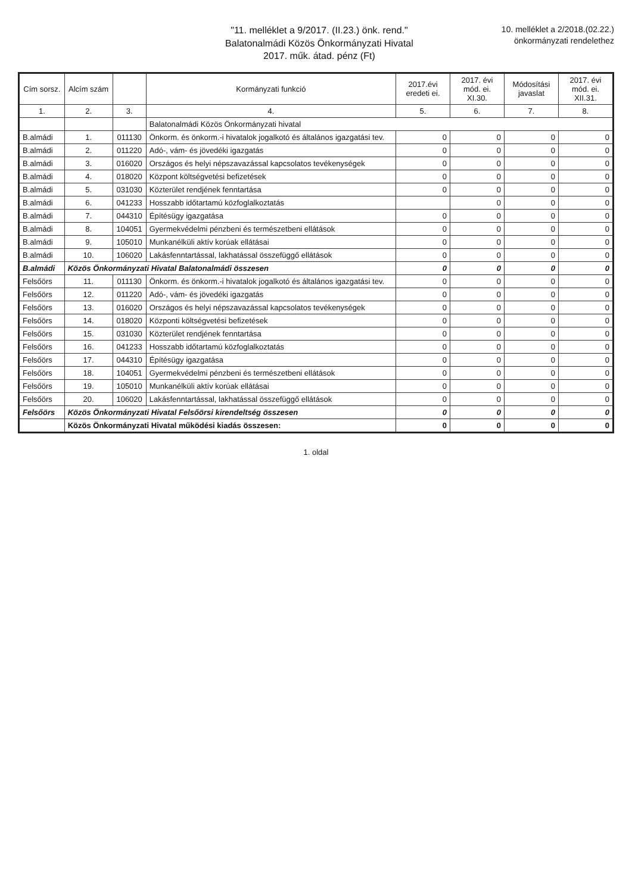"11. melléklet a 9/2017. (II.23.) önk. rend."
Balatonalmádi Közös Önkormányzati Hivatal
2017. műk. átad. pénz (Ft)
10. melléklet a 2/2018.(02.22.)
önkormányzati rendelethez
| Cím sorsz. | Alcím szám | | Kormányzati funkció | 2017.évi eredeti ei. | 2017. évi mód. ei. XI.30. | Módosítási javaslat | 2017. évi mód. ei. XII.31. |
| --- | --- | --- | --- | --- | --- | --- | --- |
| 1. | 2. | 3. | 4. | 5. | 6. | 7. | 8. |
| | | | Balatonalmádi Közös Önkormányzati hivatal | | | | |
| B.almádi | 1. | 011130 | Önkorm. és önkorm.-i hivatalok jogalkotó és általános igazgatási tev. | 0 | 0 | 0 | 0 |
| B.almádi | 2. | 011220 | Adó-, vám- és jövedéki igazgatás | 0 | 0 | 0 | 0 |
| B.almádi | 3. | 016020 | Országos és helyi népszavazással kapcsolatos tevékenységek | 0 | 0 | 0 | 0 |
| B.almádi | 4. | 018020 | Központ költségvetési befizetések | 0 | 0 | 0 | 0 |
| B.almádi | 5. | 031030 | Közterület rendjének fenntartása | 0 | 0 | 0 | 0 |
| B.almádi | 6. | 041233 | Hosszabb időtartamú közfoglalkoztatás | | 0 | 0 | 0 |
| B.almádi | 7. | 044310 | Építésügy igazgatása | 0 | 0 | 0 | 0 |
| B.almádi | 8. | 104051 | Gyermekvédelmi pénzbeni és természetbeni ellátások | 0 | 0 | 0 | 0 |
| B.almádi | 9. | 105010 | Munkanélküli aktív korúak ellátásai | 0 | 0 | 0 | 0 |
| B.almádi | 10. | 106020 | Lakásfenntartással, lakhatással összefüggő ellátások | 0 | 0 | 0 | 0 |
| B.almádi | Közös Önkormányzati Hivatal Balatonalmádi összesen | | | 0 | 0 | 0 | 0 |
| Felsőörs | 11. | 011130 | Önkorm. és önkorm.-i hivatalok jogalkotó és általános igazgatási tev. | 0 | 0 | 0 | 0 |
| Felsőörs | 12. | 011220 | Adó-, vám- és jövedéki igazgatás | 0 | 0 | 0 | 0 |
| Felsőörs | 13. | 016020 | Országos és helyi népszavazással kapcsolatos tevékenységek | 0 | 0 | 0 | 0 |
| Felsőörs | 14. | 018020 | Központi költségvetési befizetések | 0 | 0 | 0 | 0 |
| Felsőörs | 15. | 031030 | Közterület rendjének fenntartása | 0 | 0 | 0 | 0 |
| Felsőörs | 16. | 041233 | Hosszabb időtartamú közfoglalkoztatás | 0 | 0 | 0 | 0 |
| Felsőörs | 17. | 044310 | Építésügy igazgatása | 0 | 0 | 0 | 0 |
| Felsőörs | 18. | 104051 | Gyermekvédelmi pénzbeni és természetbeni ellátások | 0 | 0 | 0 | 0 |
| Felsőörs | 19. | 105010 | Munkanélküli aktív korúak ellátásai | 0 | 0 | 0 | 0 |
| Felsőörs | 20. | 106020 | Lakásfenntartással, lakhatással összefüggő ellátások | 0 | 0 | 0 | 0 |
| Felsőörs | Közös Önkormányzati Hivatal Felsőörsi kirendeltség összesen | | | 0 | 0 | 0 | 0 |
| | Közös Önkormányzati Hivatal működési kiadás összesen: | | | 0 | 0 | 0 | 0 |
1. oldal